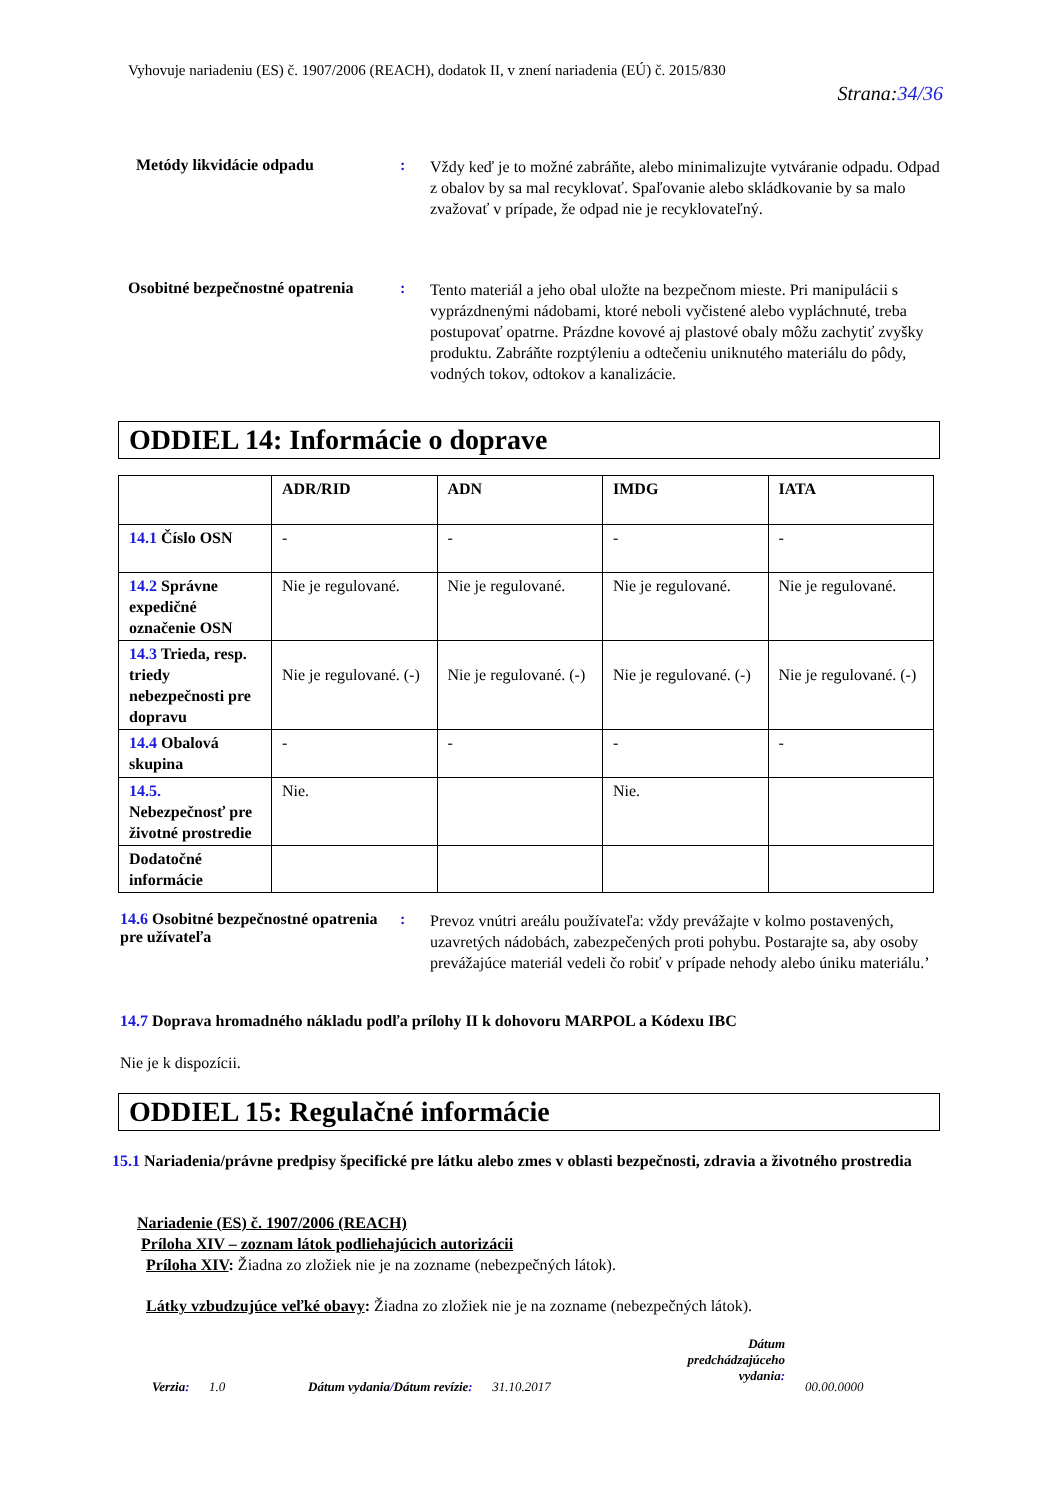Vyhovuje nariadeniu (ES) č. 1907/2006 (REACH), dodatok II, v znení nariadenia (EÚ) č. 2015/830
Strana:34/36
Metódy likvidácie odpadu :
Vždy keď je to možné zabráňte, alebo minimalizujte vytváranie odpadu. Odpad z obalov by sa mal recyklovať. Spaľovanie alebo skládkovanie by sa malo zvažovať v prípade, že odpad nie je recyklovateľný.
Osobitné bezpečnostné opatrenia
:
Tento materiál a jeho obal uložte na bezpečnom mieste. Pri manipulácii s vyprázdnenými nádobami, ktoré neboli vyčistené alebo vypláchnuté, treba postupovať opatrne. Prázdne kovové aj plastové obaly môžu zachytiť zvyšky produktu. Zabráňte rozptýleniu a odtečeniu uniknutého materiálu do pôdy, vodných tokov, odtokov a kanalizácie.
ODDIEL 14: Informácie o doprave
| | ADR/RID | ADN | IMDG | IATA |
| --- | --- | --- | --- | --- |
| 14.1 Číslo OSN | - | - | - | - |
| 14.2 Správne expedičné označenie OSN | Nie je regulované. | Nie je regulované. | Nie je regulované. | Nie je regulované. |
| 14.3 Trieda, resp. triedy nebezpečnosti pre dopravu | Nie je regulované. (-) | Nie je regulované. (-) | Nie je regulované. (-) | Nie je regulované. (-) |
| 14.4 Obalová skupina | - | - | - | - |
| 14.5. Nebezpečnosť pre životné prostredie | Nie. | | Nie. | |
| Dodatočné informácie | | | | |
14.6 Osobitné bezpečnostné opatrenia pre užívateľa
:
Prevoz vnútri areálu používateľa: vždy prevážajte v kolmo postavených, uzavretých nádobách, zabezpečených proti pohybu. Postarajte sa, aby osoby prevážajúce materiál vedeli čo robiť v prípade nehody alebo úniku materiálu.’
14.7 Doprava hromadného nákladu podľa prílohy II k dohovoru MARPOL a Kódexu IBC
Nie je k dispozícii.
ODDIEL 15: Regulačné informácie
15.1 Nariadenia/právne predpisy špecifické pre látku alebo zmes v oblasti bezpečnosti, zdravia a životného prostredia
Nariadenie (ES) č. 1907/2006 (REACH)
Príloha XIV – zoznam látok podliehajúcich autorizácii
Príloha XIV: Žiadna zo zložiek nie je na zozname (nebezpečných látok).
Látky vzbudzujúce veľké obavy: Žiadna zo zložiek nie je na zozname (nebezpečných látok).
Verzia: 1.0
Dátum vydania/Dátum revízie: 31.10.2017
Dátum predchádzajúceho vydania:
00.00.0000